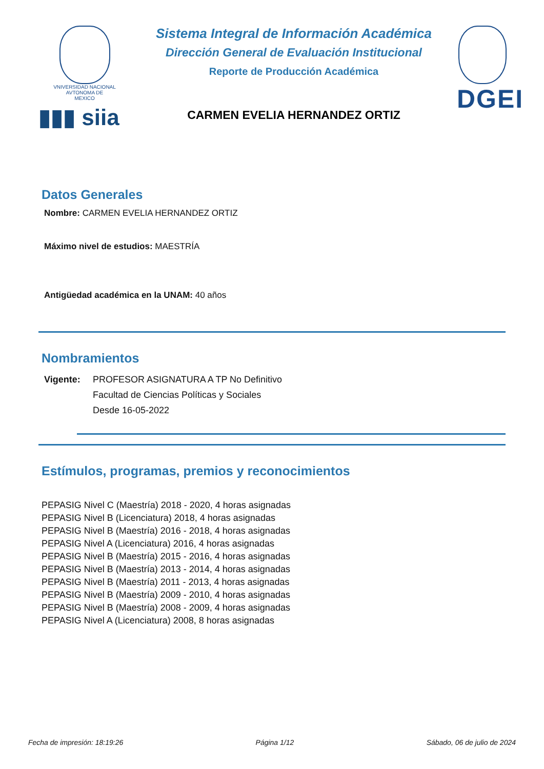VNIVERSIDAD NACIONAL
AVTONOMA DE
MEXICO
▮▮▮ siia
Sistema Integral de Información Académica
Dirección General de Evaluación Institucional
Reporte de Producción Académica
CARMEN EVELIA HERNANDEZ ORTIZ
DGEI
Datos Generales
Nombre: CARMEN EVELIA HERNANDEZ ORTIZ
Máximo nivel de estudios: MAESTRÍA
Antigüedad académica en la UNAM: 40 años
Nombramientos
Vigente: PROFESOR ASIGNATURA A TP No Definitivo
Facultad de Ciencias Políticas y Sociales
Desde 16-05-2022
Estímulos, programas, premios y reconocimientos
PEPASIG Nivel C (Maestría) 2018 - 2020, 4 horas asignadas
PEPASIG Nivel B (Licenciatura) 2018, 4 horas asignadas
PEPASIG Nivel B (Maestría) 2016 - 2018, 4 horas asignadas
PEPASIG Nivel A (Licenciatura) 2016, 4 horas asignadas
PEPASIG Nivel B (Maestría) 2015 - 2016, 4 horas asignadas
PEPASIG Nivel B (Maestría) 2013 - 2014, 4 horas asignadas
PEPASIG Nivel B (Maestría) 2011 - 2013, 4 horas asignadas
PEPASIG Nivel B (Maestría) 2009 - 2010, 4 horas asignadas
PEPASIG Nivel B (Maestría) 2008 - 2009, 4 horas asignadas
PEPASIG Nivel A (Licenciatura) 2008, 8 horas asignadas
Fecha de impresión: 18:19:26 Página 1/12 Sábado, 06 de julio de 2024